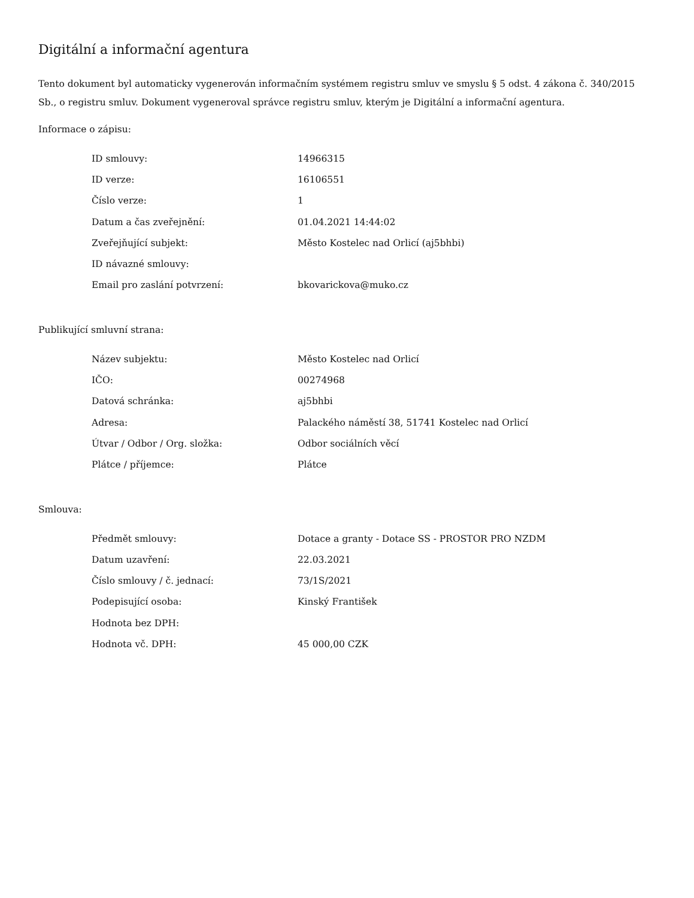Digitální a informační agentura
Tento dokument byl automaticky vygenerován informačním systémem registru smluv ve smyslu § 5 odst. 4 zákona č. 340/2015 Sb., o registru smluv. Dokument vygeneroval správce registru smluv, kterým je Digitální a informační agentura.
Informace o zápisu:
| ID smlouvy: | 14966315 |
| ID verze: | 16106551 |
| Číslo verze: | 1 |
| Datum a čas zveřejnění: | 01.04.2021 14:44:02 |
| Zveřejňující subjekt: | Město Kostelec nad Orlicí (aj5bhbi) |
| ID návazné smlouvy: | |
| Email pro zaslání potvrzení: | bkovarickova@muko.cz |
Publikující smluvní strana:
| Název subjektu: | Město Kostelec nad Orlicí |
| IČO: | 00274968 |
| Datová schránka: | aj5bhbi |
| Adresa: | Palackého náměstí 38, 51741 Kostelec nad Orlicí |
| Útvar / Odbor / Org. složka: | Odbor sociálních věcí |
| Plátce / příjemce: | Plátce |
Smlouva:
| Předmět smlouvy: | Dotace a granty - Dotace SS - PROSTOR PRO NZDM |
| Datum uzavření: | 22.03.2021 |
| Číslo smlouvy / č. jednací: | 73/1S/2021 |
| Podepisující osoba: | Kinský František |
| Hodnota bez DPH: | |
| Hodnota vč. DPH: | 45 000,00 CZK |